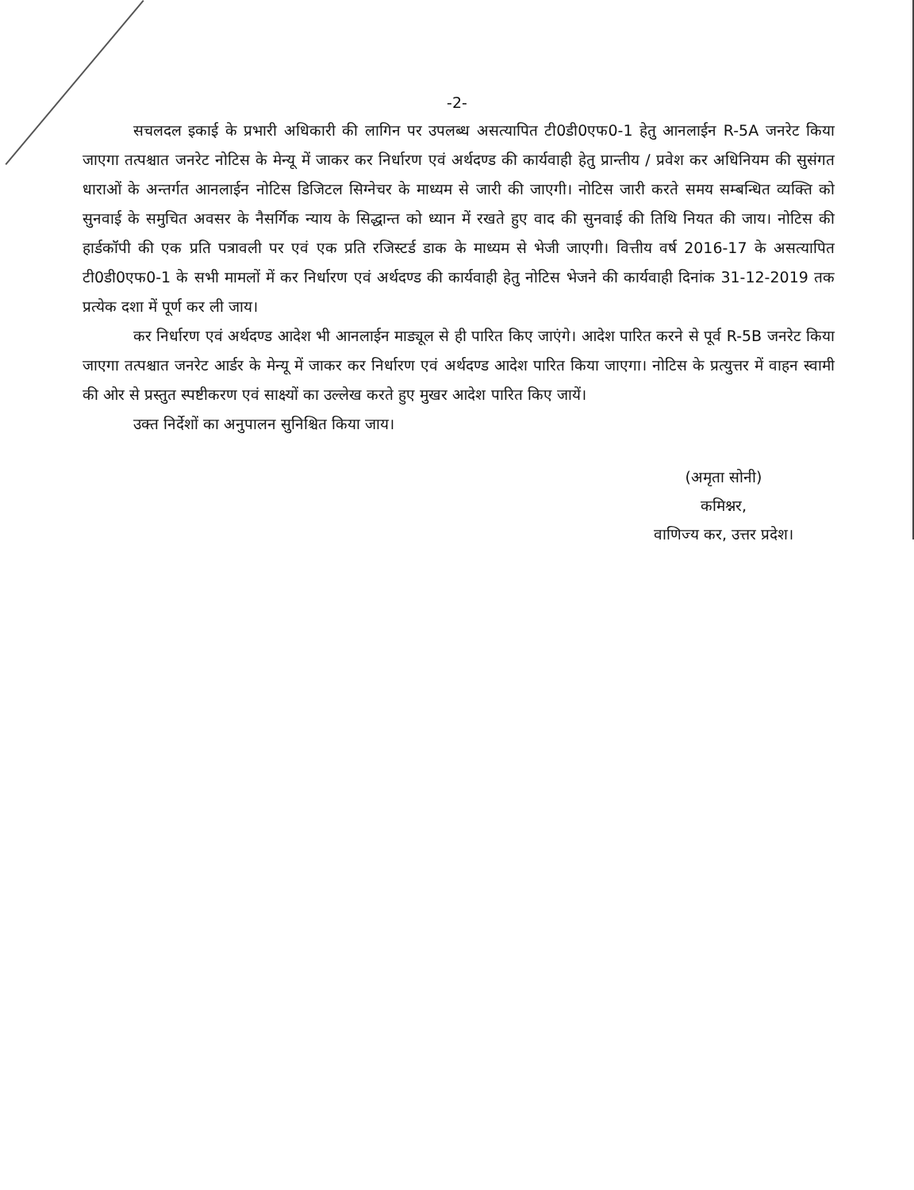-2-
सचलदल इकाई के प्रभारी अधिकारी की लागिन पर उपलब्ध असत्यापित टी0डी0एफ0-1 हेतु आनलाईन R-5A जनरेट किया जाएगा तत्पश्चात जनरेट नोटिस के मेन्यू में जाकर कर निर्धारण एवं अर्थदण्ड की कार्यवाही हेतु प्रान्तीय / प्रवेश कर अधिनियम की सुसंगत धाराओं के अन्तर्गत आनलाईन नोटिस डिजिटल सिग्नेचर के माध्यम से जारी की जाएगी। नोटिस जारी करते समय सम्बन्धित व्यक्ति को सुनवाई के समुचित अवसर के नैसर्गिक न्याय के सिद्धान्त को ध्यान में रखते हुए वाद की सुनवाई की तिथि नियत की जाय। नोटिस की हार्डकॉपी की एक प्रति पत्रावली पर एवं एक प्रति रजिस्टर्ड डाक के माध्यम से भेजी जाएगी। वित्तीय वर्ष 2016-17 के असत्यापित टी0डी0एफ0-1 के सभी मामलों में कर निर्धारण एवं अर्थदण्ड की कार्यवाही हेतु नोटिस भेजने की कार्यवाही दिनांक 31-12-2019 तक प्रत्येक दशा में पूर्ण कर ली जाय।
कर निर्धारण एवं अर्थदण्ड आदेश भी आनलाईन माड्यूल से ही पारित किए जाएंगे। आदेश पारित करने से पूर्व R-5B जनरेट किया जाएगा तत्पश्चात जनरेट आर्डर के मेन्यू में जाकर कर निर्धारण एवं अर्थदण्ड आदेश पारित किया जाएगा। नोटिस के प्रत्युत्तर में वाहन स्वामी की ओर से प्रस्तुत स्पष्टीकरण एवं साक्ष्यों का उल्लेख करते हुए मुखर आदेश पारित किए जायें।
उक्त निर्देशों का अनुपालन सुनिश्चित किया जाय।
(अमृता सोनी)
कमिश्नर,
वाणिज्य कर, उत्तर प्रदेश।